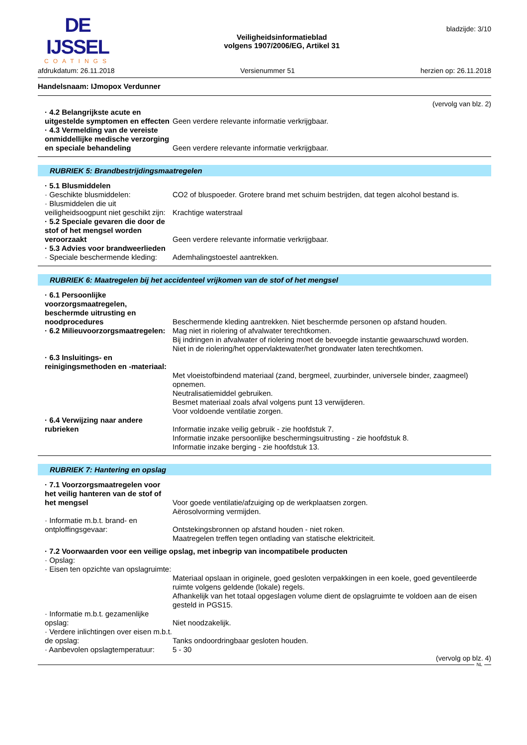DE IJSSEL
COATINGS
Veiligheidsinformatieblad
volgens 1907/2006/EG, Artikel 31
bladzijde: 3/10
afdrukdatum: 26.11.2018 Versienummer 51 herzien op: 26.11.2018
Handelsnaam: IJmopox Verdunner
(vervolg van blz. 2)
· 4.2 Belangrijkste acute en uitgestelde symptomen en effecten
Geen verdere relevante informatie verkrijgbaar.
· 4.3 Vermelding van de vereiste onmiddellijke medische verzorging en speciale behandeling
Geen verdere relevante informatie verkrijgbaar.
RUBRIEK 5: Brandbestrijdingsmaatregelen
· 5.1 Blusmiddelen
· Geschikte blusmiddelen:
CO2 of bluspoeder. Grotere brand met schuim bestrijden, dat tegen alcohol bestand is.
· Blusmiddelen die uit veiligheidsoogpunt niet geschikt zijn:
Krachtige waterstraal
· 5.2 Speciale gevaren die door de stof of het mengsel worden veroorzaakt
Geen verdere relevante informatie verkrijgbaar.
· 5.3 Advies voor brandweerlieden
· Speciale beschermende kleding:
Ademhalingstoestel aantrekken.
RUBRIEK 6: Maatregelen bij het accidenteel vrijkomen van de stof of het mengsel
· 6.1 Persoonlijke voorzorgsmaatregelen, beschermde uitrusting en noodprocedures
Beschermende kleding aantrekken. Niet beschermde personen op afstand houden.
· 6.2 Milieuvoorzorgsmaatregelen:
Mag niet in riolering of afvalwater terechtkomen.
Bij indringen in afvalwater of riolering moet de bevoegde instantie gewaarschuwd worden.
Niet in de riolering/het oppervlaktewater/het grondwater laten terechtkomen.
· 6.3 Insluitings- en reinigingsmethoden en -materiaal:
Met vloeistofbindend materiaal (zand, bergmeel, zuurbinder, universele binder, zaagmeel) opnemen.
Neutralisatiemiddel gebruiken.
Besmet materiaal zoals afval volgens punt 13 verwijderen.
Voor voldoende ventilatie zorgen.
· 6.4 Verwijzing naar andere rubrieken
Informatie inzake veilig gebruik - zie hoofdstuk 7.
Informatie inzake persoonlijke beschermingsuitrusting - zie hoofdstuk 8.
Informatie inzake berging - zie hoofdstuk 13.
RUBRIEK 7: Hantering en opslag
· 7.1 Voorzorgsmaatregelen voor het veilig hanteren van de stof of het mengsel
Voor goede ventilatie/afzuiging op de werkplaatsen zorgen.
Aërosolvorming vermijden.
· Informatie m.b.t. brand- en ontploffingsgevaar:
Ontstekingsbronnen op afstand houden - niet roken.
Maatregelen treffen tegen ontlading van statische elektriciteit.
· 7.2 Voorwaarden voor een veilige opslag, met inbegrip van incompatibele producten
· Opslag:
· Eisen ten opzichte van opslagruimte:
Materiaal opslaan in originele, goed gesloten verpakkingen in een koele, goed geventileerde ruimte volgens geldende (lokale) regels.
Afhankelijk van het totaal opgeslagen volume dient de opslagruimte te voldoen aan de eisen gesteld in PGS15.
· Informatie m.b.t. gezamenlijke opslag:
Niet noodzakelijk.
· Verdere inlichtingen over eisen m.b.t. de opslag:
Tanks ondoordringbaar gesloten houden.
· Aanbevolen opslagtemperatuur:
5 - 30
(vervolg op blz. 4)
NL